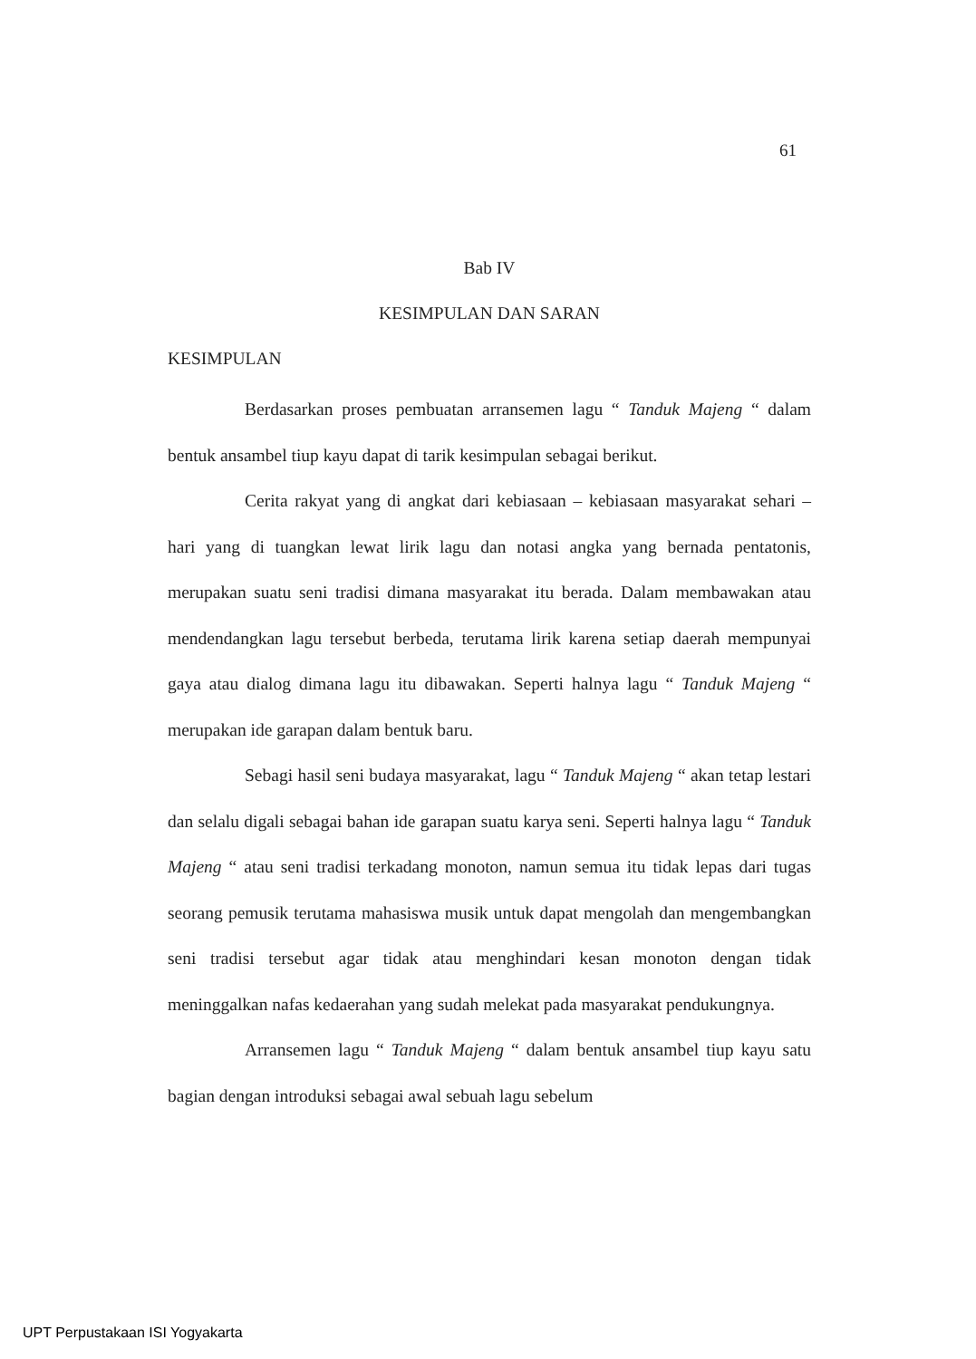61
Bab IV
KESIMPULAN DAN SARAN
KESIMPULAN
Berdasarkan proses pembuatan arransemen lagu “ Tanduk Majeng “ dalam bentuk ansambel tiup kayu dapat di tarik kesimpulan sebagai berikut.
Cerita rakyat yang di angkat dari kebiasaan – kebiasaan masyarakat sehari – hari yang di tuangkan lewat lirik lagu dan notasi angka yang bernada pentatonis, merupakan suatu seni tradisi dimana masyarakat itu berada. Dalam membawakan atau mendendangkan lagu tersebut berbeda, terutama lirik karena setiap daerah mempunyai gaya atau dialog dimana lagu itu dibawakan. Seperti halnya lagu “ Tanduk Majeng “ merupakan ide garapan dalam bentuk baru.
Sebagi hasil seni budaya masyarakat, lagu “ Tanduk Majeng “ akan tetap lestari dan selalu digali sebagai bahan ide garapan suatu karya seni. Seperti halnya lagu “ Tanduk Majeng “ atau seni tradisi terkadang monoton, namun semua itu tidak lepas dari tugas seorang pemusik terutama mahasiswa musik untuk dapat mengolah dan mengembangkan seni tradisi tersebut agar tidak atau menghindari kesan monoton dengan tidak meninggalkan nafas kedaerahan yang sudah melekat pada masyarakat pendukungnya.
Arransemen lagu “ Tanduk Majeng “ dalam bentuk ansambel tiup kayu satu bagian dengan introduksi sebagai awal sebuah lagu sebelum
UPT Perpustakaan ISI Yogyakarta